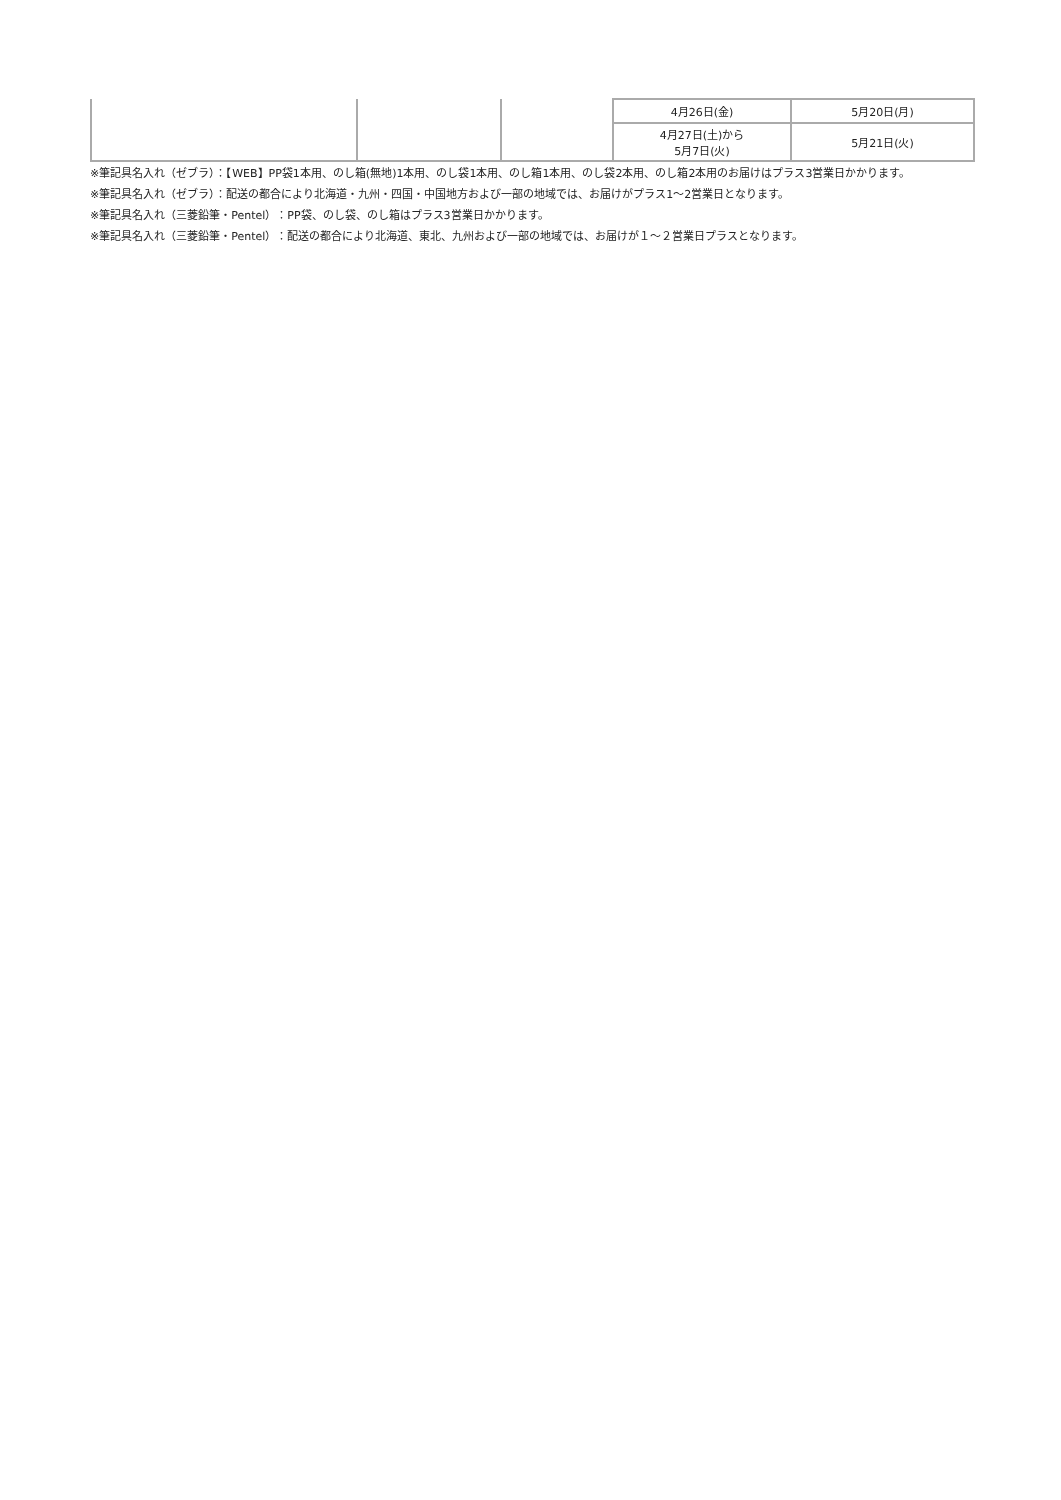| | | | 4月26日(金) | 5月20日(月) |
| | | | 4月27日(土)から 5月7日(火) | 5月21日(火) |
※筆記具名入れ（ゼブラ）：【WEB】PP袋1本用、のし箱(無地)1本用、のし袋1本用、のし箱1本用、のし袋2本用、のし箱2本用のお届けはプラス3営業日かかります。
※筆記具名入れ（ゼブラ）：配送の都合により北海道・九州・四国・中国地方および一部の地域では、お届けがプラス1～2営業日となります。
※筆記具名入れ（三菱鉛筆・Pentel）：PP袋、のし袋、のし箱はプラス3営業日かかります。
※筆記具名入れ（三菱鉛筆・Pentel）：配送の都合により北海道、東北、九州および一部の地域では、お届けが１～２営業日プラスとなります。